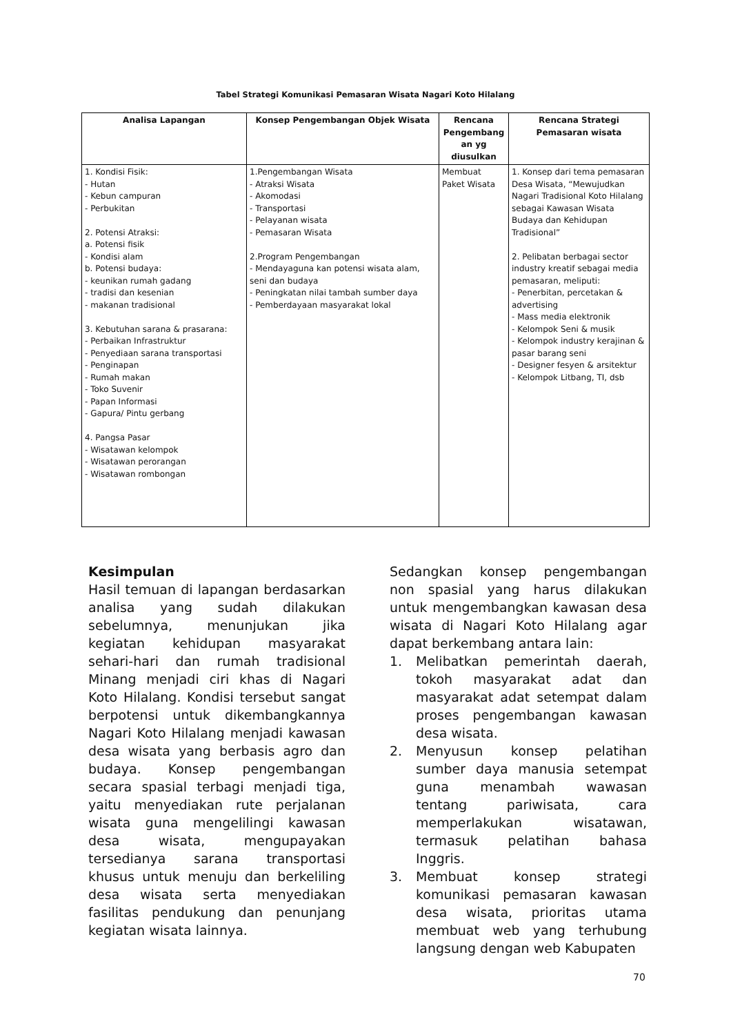Tabel Strategi Komunikasi Pemasaran Wisata Nagari Koto Hilalang
| Analisa Lapangan | Konsep Pengembangan Objek Wisata | Rencana Pengembang an yg diusulkan | Rencana Strategi Pemasaran wisata |
| --- | --- | --- | --- |
| 1. Kondisi Fisik: - Hutan - Kebun campuran - Perbukitan 2. Potensi Atraksi: a. Potensi fisik - Kondisi alam b. Potensi budaya: - keunikan rumah gadang - tradisi dan kesenian - makanan tradisional 3. Kebutuhan sarana & prasarana: - Perbaikan Infrastruktur - Penyediaan sarana transportasi - Penginapan - Rumah makan - Toko Suvenir - Papan Informasi - Gapura/ Pintu gerbang 4. Pangsa Pasar - Wisatawan kelompok - Wisatawan perorangan - Wisatawan rombongan | 1.Pengembangan Wisata - Atraksi Wisata - Akomodasi - Transportasi - Pelayanan wisata - Pemasaran Wisata 2.Program Pengembangan - Mendayaguna kan potensi wisata alam, seni dan budaya - Peningkatan nilai tambah sumber daya - Pemberdayaan masyarakat lokal | Membuat Paket Wisata | 1. Konsep dari tema pemasaran Desa Wisata, “Mewujudkan Nagari Tradisional Koto Hilalang sebagai Kawasan Wisata Budaya dan Kehidupan Tradisional” 2. Pelibatan berbagai sector industry kreatif sebagai media pemasaran, meliputi: - Penerbitan, percetakan & advertising - Mass media elektronik - Kelompok Seni & musik - Kelompok industry kerajinan & pasar barang seni - Designer fesyen & arsitektur - Kelompok Litbang, TI, dsb |
Kesimpulan
Hasil temuan di lapangan berdasarkan analisa yang sudah dilakukan sebelumnya, menunjukan jika kegiatan kehidupan masyarakat sehari-hari dan rumah tradisional Minang menjadi ciri khas di Nagari Koto Hilalang. Kondisi tersebut sangat berpotensi untuk dikembangkannya Nagari Koto Hilalang menjadi kawasan desa wisata yang berbasis agro dan budaya. Konsep pengembangan secara spasial terbagi menjadi tiga, yaitu menyediakan rute perjalanan wisata guna mengelilingi kawasan desa wisata, mengupayakan tersedianya sarana transportasi khusus untuk menuju dan berkeliling desa wisata serta menyediakan fasilitas pendukung dan penunjang kegiatan wisata lainnya.
Sedangkan konsep pengembangan non spasial yang harus dilakukan untuk mengembangkan kawasan desa wisata di Nagari Koto Hilalang agar dapat berkembang antara lain:
1. Melibatkan pemerintah daerah, tokoh masyarakat adat dan masyarakat adat setempat dalam proses pengembangan kawasan desa wisata.
2. Menyusun konsep pelatihan sumber daya manusia setempat guna menambah wawasan tentang pariwisata, cara memperlakukan wisatawan, termasuk pelatihan bahasa Inggris.
3. Membuat konsep strategi komunikasi pemasaran kawasan desa wisata, prioritas utama membuat web yang terhubung langsung dengan web Kabupaten
70